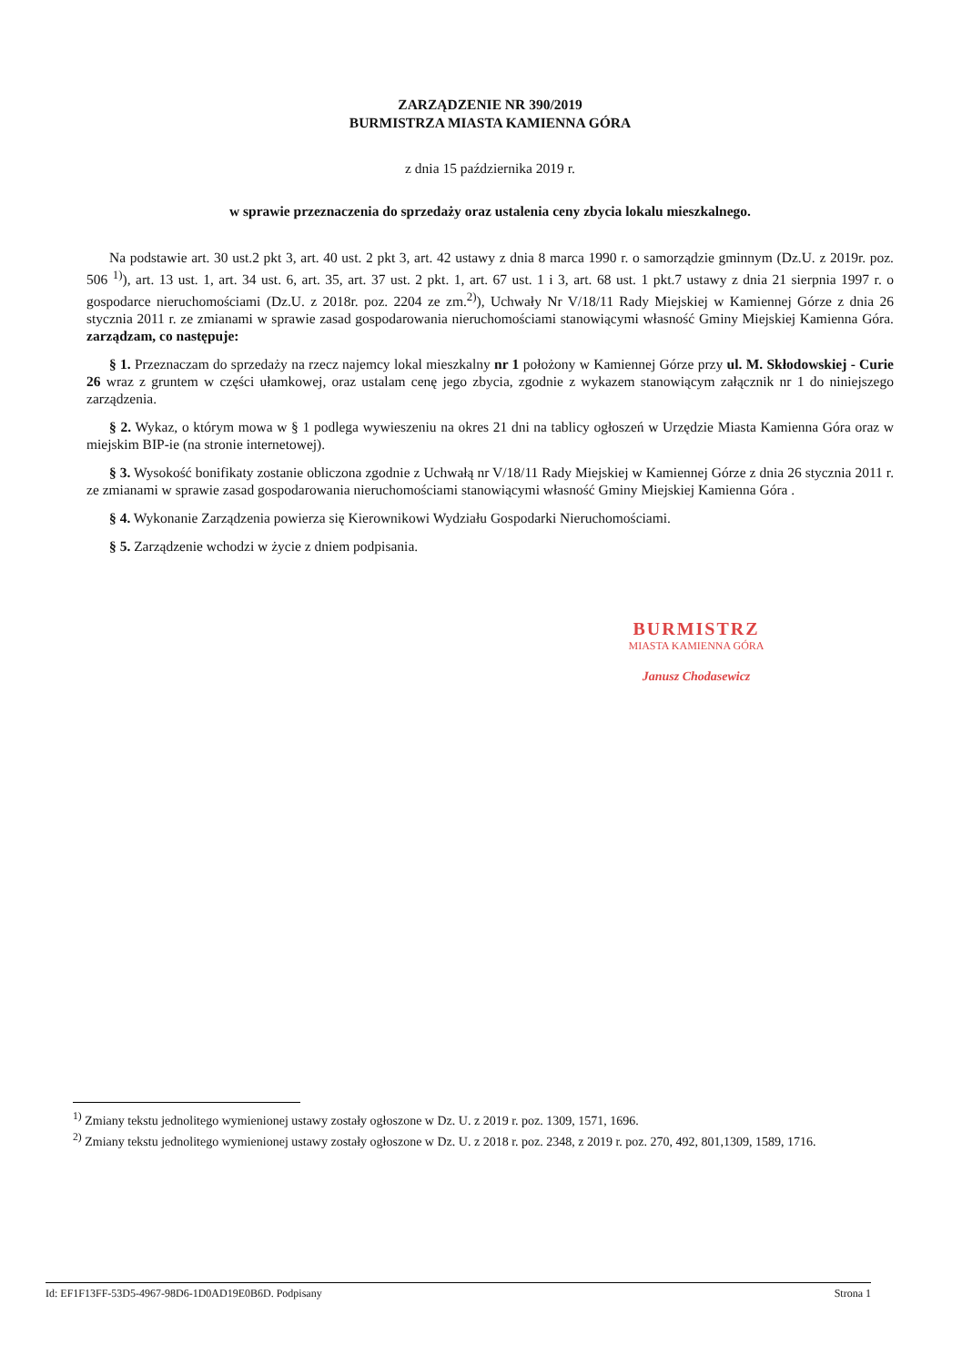ZARZĄDZENIE NR 390/2019
BURMISTRZA MIASTA KAMIENNA GÓRA
z dnia 15 października 2019 r.
w sprawie przeznaczenia do sprzedaży oraz ustalenia ceny zbycia lokalu mieszkalnego.
Na podstawie art. 30 ust.2 pkt 3, art. 40 ust. 2 pkt 3, art. 42 ustawy z dnia 8 marca 1990 r. o samorządzie gminnym (Dz.U. z 2019r. poz. 506 <sup>1)</sup>), art. 13 ust. 1, art. 34 ust. 6, art. 35, art. 37 ust. 2 pkt. 1, art. 67 ust. 1 i 3, art. 68 ust. 1 pkt.7 ustawy z dnia 21 sierpnia 1997 r. o gospodarce nieruchomościami (Dz.U. z 2018r. poz. 2204 ze zm.<sup>2)</sup>), Uchwały Nr V/18/11 Rady Miejskiej w Kamiennej Górze z dnia 26 stycznia 2011 r. ze zmianami w sprawie zasad gospodarowania nieruchomościami stanowiącymi własność Gminy Miejskiej Kamienna Góra. zarządzam, co następuje:
§ 1. Przeznaczam do sprzedaży na rzecz najemcy lokal mieszkalny nr 1 położony w Kamiennej Górze przy ul. M. Skłodowskiej - Curie 26 wraz z gruntem w części ułamkowej, oraz ustalam cenę jego zbycia, zgodnie z wykazem stanowiącym załącznik nr 1 do niniejszego zarządzenia.
§ 2. Wykaz, o którym mowa w § 1 podlega wywieszeniu na okres 21 dni na tablicy ogłoszeń w Urzędzie Miasta Kamienna Góra oraz w miejskim BIP-ie (na stronie internetowej).
§ 3. Wysokość bonifikaty zostanie obliczona zgodnie z Uchwałą nr V/18/11 Rady Miejskiej w Kamiennej Górze z dnia 26 stycznia 2011 r. ze zmianami w sprawie zasad gospodarowania nieruchomościami stanowiącymi własność Gminy Miejskiej Kamienna Góra .
§ 4. Wykonanie Zarządzenia powierza się Kierownikowi Wydziału Gospodarki Nieruchomościami.
§ 5. Zarządzenie wchodzi w życie z dniem podpisania.
BURMISTRZ
MIASTA KAMIENNA GÓRA
Janusz Chodasewicz
<sup>1)</sup> Zmiany tekstu jednolitego wymienionej ustawy zostały ogłoszone w Dz. U. z 2019 r. poz. 1309, 1571, 1696.
<sup>2)</sup> Zmiany tekstu jednolitego wymienionej ustawy zostały ogłoszone w Dz. U. z 2018 r. poz. 2348, z 2019 r. poz. 270, 492, 801,1309, 1589, 1716.
Id: EF1F13FF-53D5-4967-98D6-1D0AD19E0B6D. Podpisany Strona 1